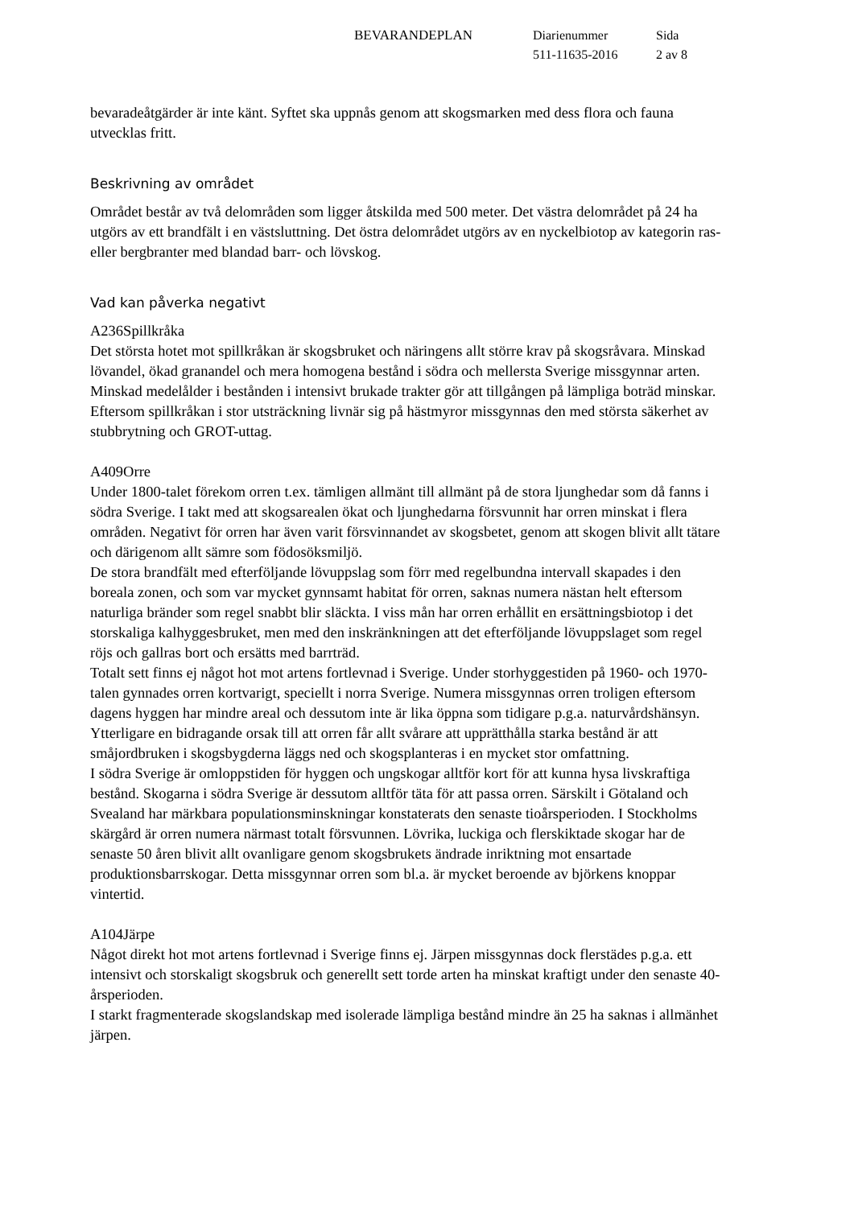BEVARANDEPLAN Diarienummer
511-11635-2016
Sida
2 av 8
bevaradeåtgärder är inte känt. Syftet ska uppnås genom att skogsmarken med dess flora och fauna utvecklas fritt.
Beskrivning av området
Området består av två delområden som ligger åtskilda med 500 meter. Det västra delområdet på 24 ha utgörs av ett brandfält i en västsluttning. Det östra delområdet utgörs av en nyckelbiotop av kategorin ras- eller bergbranter med blandad barr- och lövskog.
Vad kan påverka negativt
A236Spillkråka
Det största hotet mot spillkråkan är skogsbruket och näringens allt större krav på skogsråvara. Minskad lövandel, ökad granandel och mera homogena bestånd i södra och mellersta Sverige missgynnar arten.
Minskad medelålder i bestånden i intensivt brukade trakter gör att tillgången på lämpliga boträd minskar.
Eftersom spillkråkan i stor utsträckning livnär sig på hästmyror missgynnas den med största säkerhet av stubbrytning och GROT-uttag.
A409Orre
Under 1800-talet förekom orren t.ex. tämligen allmänt till allmänt på de stora ljunghedar som då fanns i södra Sverige. I takt med att skogsarealen ökat och ljunghedarna försvunnit har orren minskat i flera områden. Negativt för orren har även varit försvinnandet av skogsbetet, genom att skogen blivit allt tätare och därigenom allt sämre som födosöksmiljö.
De stora brandfält med efterföljande lövuppslag som förr med regelbundna intervall skapades i den boreala zonen, och som var mycket gynnsamt habitat för orren, saknas numera nästan helt eftersom naturliga bränder som regel snabbt blir släckta. I viss mån har orren erhållit en ersättningsbiotop i det storskaliga kalhyggesbruket, men med den inskränkningen att det efterföljande lövuppslaget som regel röjs och gallras bort och ersätts med barrträd.
Totalt sett finns ej något hot mot artens fortlevnad i Sverige. Under storhyggestiden på 1960- och 1970-talen gynnades orren kortvarigt, speciellt i norra Sverige. Numera missgynnas orren troligen eftersom dagens hyggen har mindre areal och dessutom inte är lika öppna som tidigare p.g.a. naturvårdshänsyn. Ytterligare en bidragande orsak till att orren får allt svårare att upprätthålla starka bestånd är att småjordbruken i skogsbygderna läggs ned och skogsplanteras i en mycket stor omfattning.
I södra Sverige är omloppstiden för hyggen och ungskogar alltför kort för att kunna hysa livskraftiga bestånd. Skogarna i södra Sverige är dessutom alltför täta för att passa orren. Särskilt i Götaland och Svealand har märkbara populationsminskningar konstaterats den senaste tioårsperioden. I Stockholms skärgård är orren numera närmast totalt försvunnen. Lövrika, luckiga och flerskiktade skogar har de senaste 50 åren blivit allt ovanligare genom skogsbrukets ändrade inriktning mot ensartade produktionsbarrskogar. Detta missgynnar orren som bl.a. är mycket beroende av björkens knoppar vintertid.
A104Järpe
Något direkt hot mot artens fortlevnad i Sverige finns ej. Järpen missgynnas dock flerstädes p.g.a. ett intensivt och storskaligt skogsbruk och generellt sett torde arten ha minskat kraftigt under den senaste 40-årsperioden.
I starkt fragmenterade skogslandskap med isolerade lämpliga bestånd mindre än 25 ha saknas i allmänhet järpen.